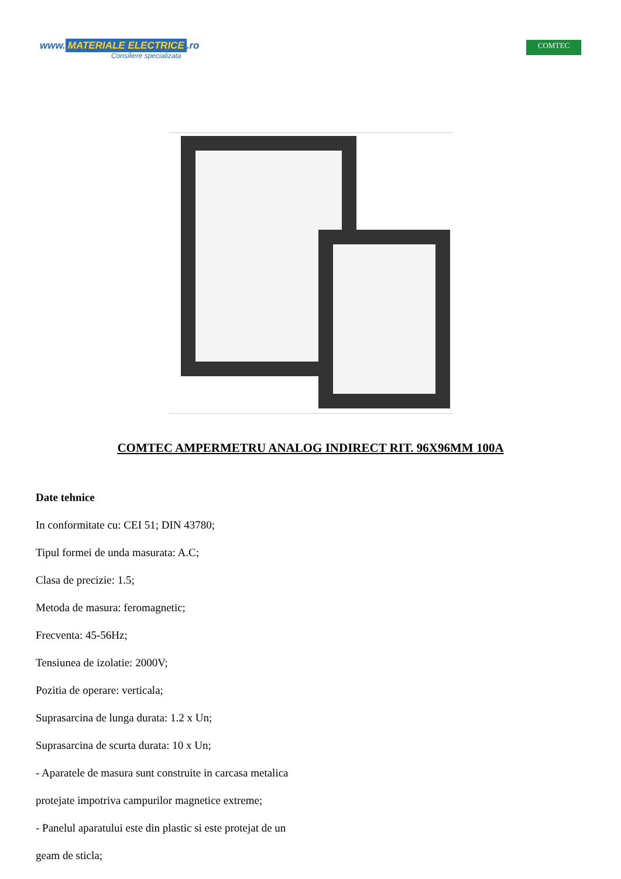www. MATERIALE ELECTRICE.ro
Consiliere specializata
COMTEC
COMTEC AMPERMETRU ANALOG INDIRECT RIT. 96X96MM 100A
Date tehnice
In conformitate cu: CEI 51; DIN 43780;
Tipul formei de unda masurata: A.C;
Clasa de precizie: 1.5;
Metoda de masura: feromagnetic;
Frecventa: 45-56Hz;
Tensiunea de izolatie: 2000V;
Pozitia de operare: verticala;
Suprasarcina de lunga durata: 1.2 x Un;
Suprasarcina de scurta durata: 10 x Un;
- Aparatele de masura sunt construite in carcasa metalica
protejate impotriva campurilor magnetice extreme;
- Panelul aparatului este din plastic si este protejat de un
geam de sticla;